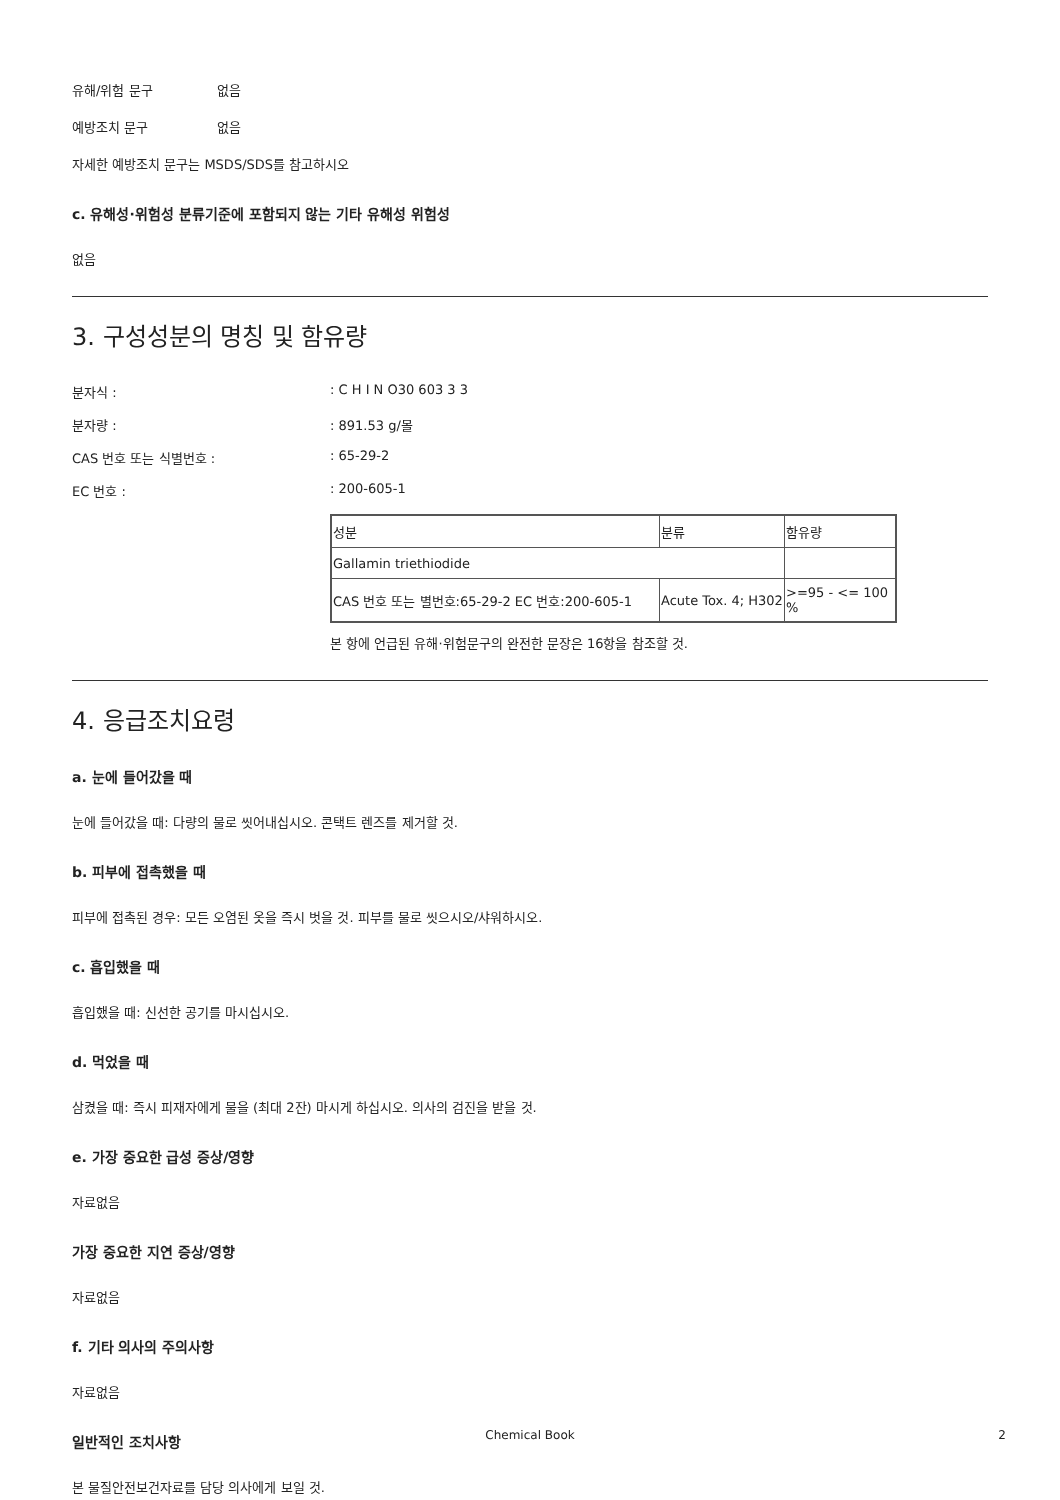유해/위험 문구 없음
예방조치 문구 없음
자세한 예방조치 문구는 MSDS/SDS를 참고하시오
c. 유해성·위험성 분류기준에 포함되지 않는 기타 유해성 위험성
없음
3. 구성성분의 명칭 및 함유량
분자식 :: C H I N O30 603 3 3
분자량 :: 891.53 g/몰
CAS 번호 또는 식별번호 :: 65-29-2
EC 번호 :: 200-605-1
| 성분 | 분류 | 함유량 |
| Gallamin triethiodide | | |
| CAS 번호 또는 별번호:65-29-2 EC 번호:200-605-1 | Acute Tox. 4; H302 | >=95 - <= 100 % |
본 항에 언급된 유해·위험문구의 완전한 문장은 16항을 참조할 것.
4. 응급조치요령
a. 눈에 들어갔을 때
눈에 들어갔을 때: 다량의 물로 씻어내십시오. 콘택트 렌즈를 제거할 것.
b. 피부에 접촉했을 때
피부에 접촉된 경우: 모든 오염된 옷을 즉시 벗을 것. 피부를 물로 씻으시오/샤워하시오.
c. 흡입했을 때
흡입했을 때: 신선한 공기를 마시십시오.
d. 먹었을 때
삼켰을 때: 즉시 피재자에게 물을 (최대 2잔) 마시게 하십시오. 의사의 검진을 받을 것.
e. 가장 중요한 급성 증상/영향
자료없음
가장 중요한 지연 증상/영향
자료없음
f. 기타 의사의 주의사항
자료없음
일반적인 조치사항
본 물질안전보건자료를 담당 의사에게 보일 것.
Chemical Book 2